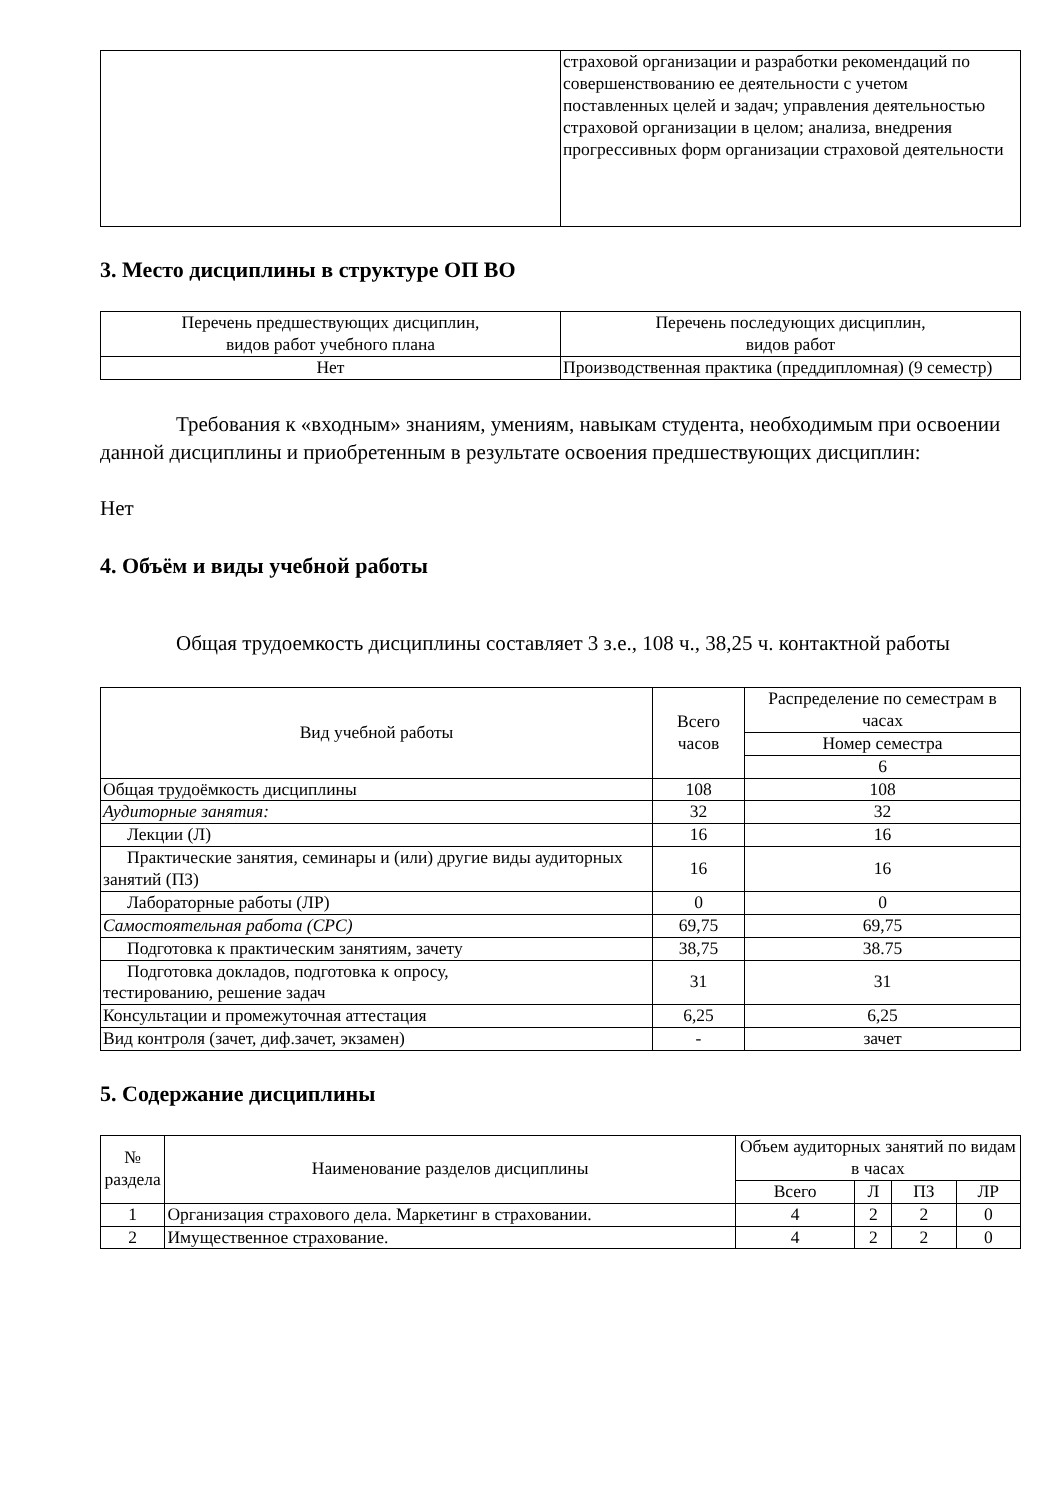| | страховой организации и разработки рекомендаций по совершенствованию ее деятельности с учетом поставленных целей и задач; управления деятельностью страховой организации в целом; анализа, внедрения прогрессивных форм организации страховой деятельности |
3. Место дисциплины в структуре ОП ВО
| Перечень предшествующих дисциплин, видов работ учебного плана | Перечень последующих дисциплин, видов работ |
| --- | --- |
| Нет | Производственная практика (преддипломная) (9 семестр) |
Требования к «входным» знаниям, умениям, навыкам студента, необходимым при освоении данной дисциплины и приобретенным в результате освоения предшествующих дисциплин:
Нет
4. Объём и виды учебной работы
Общая трудоемкость дисциплины составляет 3 з.е., 108 ч., 38,25 ч. контактной работы
| Вид учебной работы | Всего часов | Распределение по семестрам в часах |
| --- | --- | --- |
| | | Номер семестра |
| | | 6 |
| Общая трудоёмкость дисциплины | 108 | 108 |
| Аудиторные занятия: | 32 | 32 |
| Лекции (Л) | 16 | 16 |
| Практические занятия, семинары и (или) другие виды аудиторных занятий (ПЗ) | 16 | 16 |
| Лабораторные работы (ЛР) | 0 | 0 |
| Самостоятельная работа (СРС) | 69,75 | 69,75 |
| Подготовка к практическим занятиям, зачету | 38,75 | 38.75 |
| Подготовка докладов, подготовка к опросу, тестированию, решение задач | 31 | 31 |
| Консультации и промежуточная аттестация | 6,25 | 6,25 |
| Вид контроля (зачет, диф.зачет, экзамен) | - | зачет |
5. Содержание дисциплины
| № раздела | Наименование разделов дисциплины | Объем аудиторных занятий по видам в часах | | | |
| --- | --- | --- | --- | --- | --- |
| | | Всего | Л | ПЗ | ЛР |
| 1 | Организация страхового дела. Маркетинг в страховании. | 4 | 2 | 2 | 0 |
| 2 | Имущественное страхование. | 4 | 2 | 2 | 0 |